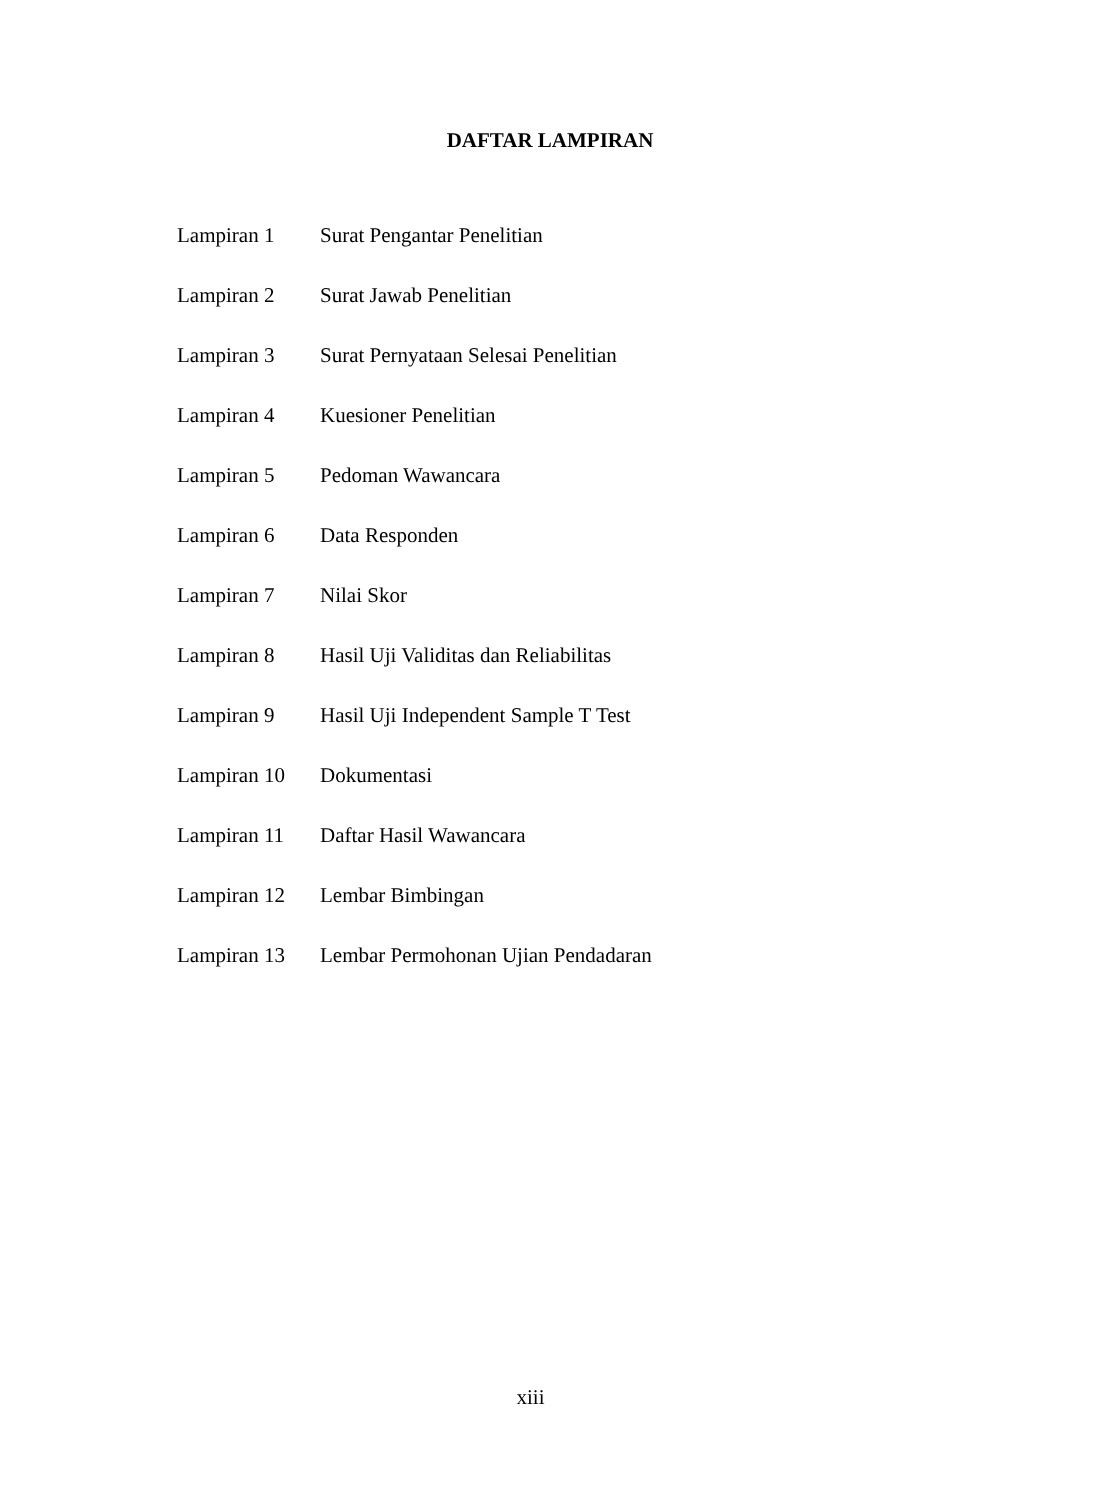DAFTAR LAMPIRAN
| Lampiran 1 | Surat Pengantar Penelitian |
| Lampiran 2 | Surat Jawab Penelitian |
| Lampiran 3 | Surat Pernyataan Selesai Penelitian |
| Lampiran 4 | Kuesioner Penelitian |
| Lampiran 5 | Pedoman Wawancara |
| Lampiran 6 | Data Responden |
| Lampiran 7 | Nilai Skor |
| Lampiran 8 | Hasil Uji Validitas dan Reliabilitas |
| Lampiran 9 | Hasil Uji Independent Sample T Test |
| Lampiran 10 | Dokumentasi |
| Lampiran 11 | Daftar Hasil Wawancara |
| Lampiran 12 | Lembar Bimbingan |
| Lampiran 13 | Lembar Permohonan Ujian Pendadaran |
xiii